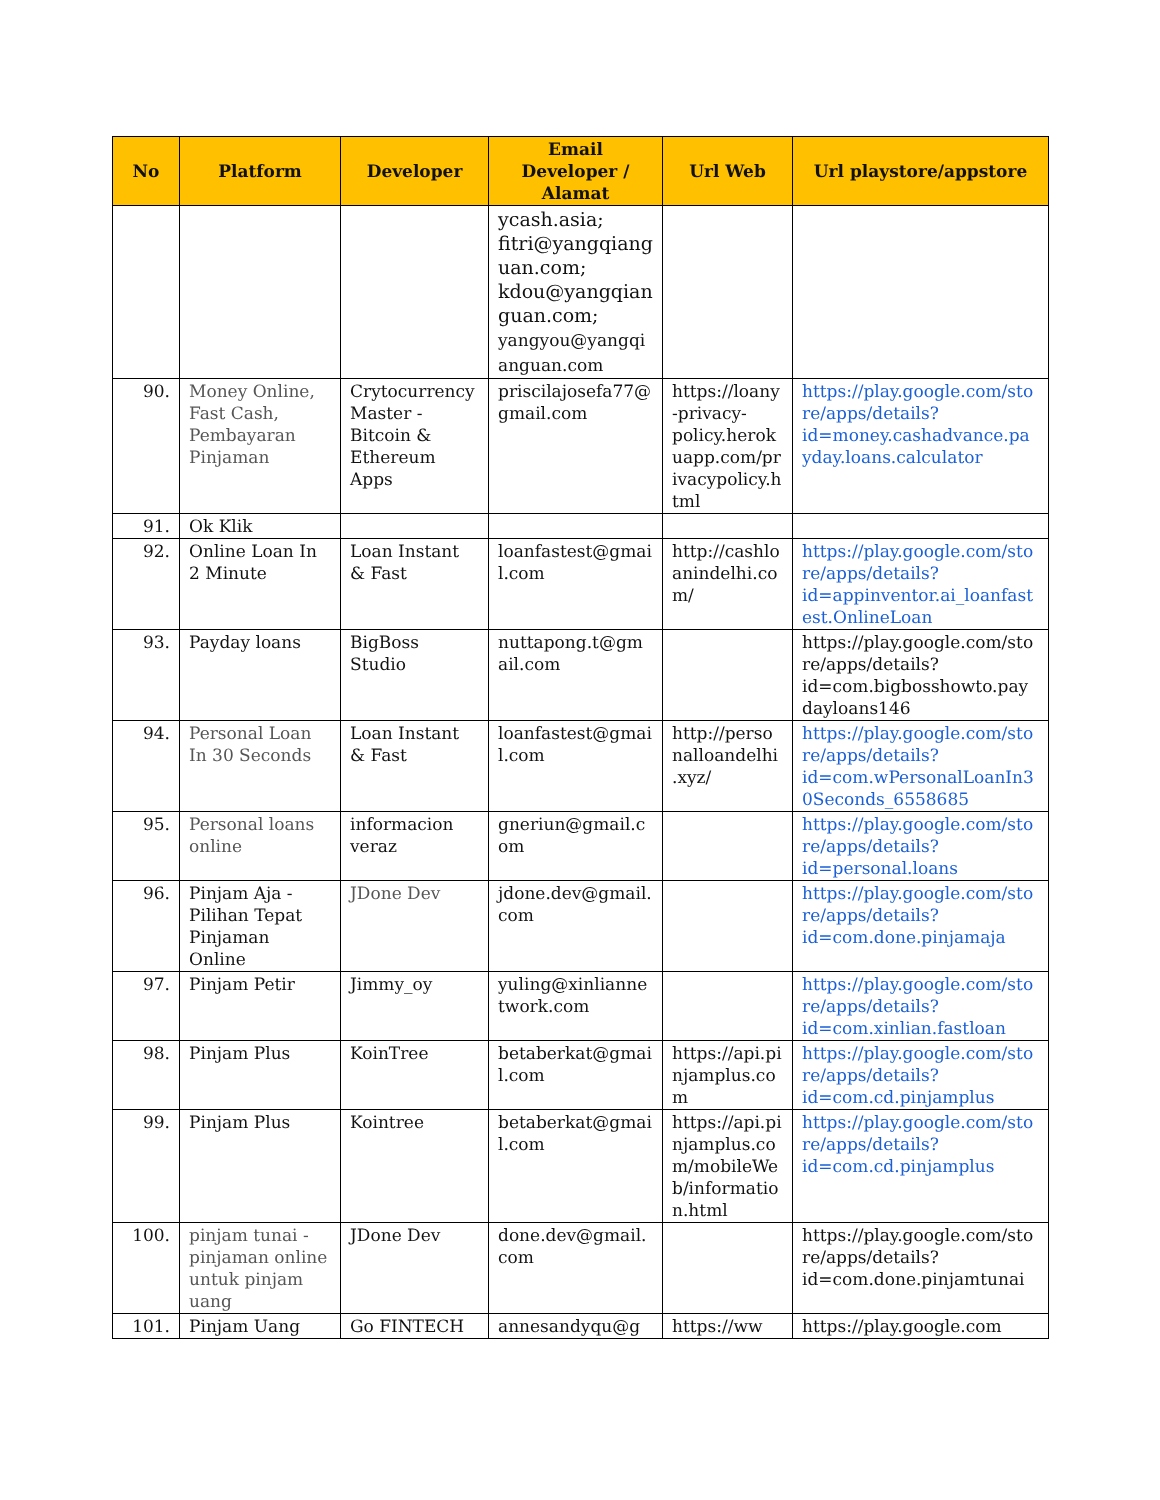| No | Platform | Developer | Email Developer / Alamat | Url Web | Url playstore/appstore |
| --- | --- | --- | --- | --- | --- |
| | | | ycash.asia; fitri@yangqianguan.com; kdou@yangqianguan.com; yangyou@yangqianguan.com | | |
| 90. | Money Online, Fast Cash, Pembayaran Pinjaman | Crytocurrency Master - Bitcoin & Ethereum Apps | priscilajosefa77@gmail.com | https://loany-privacy-policy.herokuapp.com/privacypolicy.html | https://play.google.com/store/apps/details?id=money.cashadvance.payday.loans.calculator |
| 91. | Ok Klik | | | | |
| 92. | Online Loan In 2 Minute | Loan Instant & Fast | loanfastest@gmail.com | http://cashloanindelhi.com/ | https://play.google.com/store/apps/details?id=appinventor.ai_loanfastest.OnlineLoan |
| 93. | Payday loans | BigBoss Studio | nuttapong.t@gmail.com | | https://play.google.com/store/apps/details?id=com.bigbosshowto.paydayloans146 |
| 94. | Personal Loan In 30 Seconds | Loan Instant & Fast | loanfastest@gmail.com | http://personalloandelhi.xyz/ | https://play.google.com/store/apps/details?id=com.wPersonalLoanIn30Seconds_6558685 |
| 95. | Personal loans online | informacion veraz | gneriun@gmail.com | | https://play.google.com/store/apps/details?id=personal.loans |
| 96. | Pinjam Aja - Pilihan Tepat Pinjaman Online | JDone Dev | jdone.dev@gmail.com | | https://play.google.com/store/apps/details?id=com.done.pinjamaja |
| 97. | Pinjam Petir | Jimmy_oy | yuling@xinliannetwork.com | | https://play.google.com/store/apps/details?id=com.xinlian.fastloan |
| 98. | Pinjam Plus | KoinTree | betaberkat@gmail.com | https://api.pinjamplus.com | https://play.google.com/store/apps/details?id=com.cd.pinjamplus |
| 99. | Pinjam Plus | Kointree | betaberkat@gmail.com | https://api.pinjamplus.com/mobileWeb/information.html | https://play.google.com/store/apps/details?id=com.cd.pinjamplus |
| 100. | pinjam tunai - pinjaman online untuk pinjam uang | JDone Dev | done.dev@gmail.com | | https://play.google.com/store/apps/details?id=com.done.pinjamtunai |
| 101. | Pinjam Uang | Go FINTECH | annesandyqu@g | https://ww | https://play.google.com |